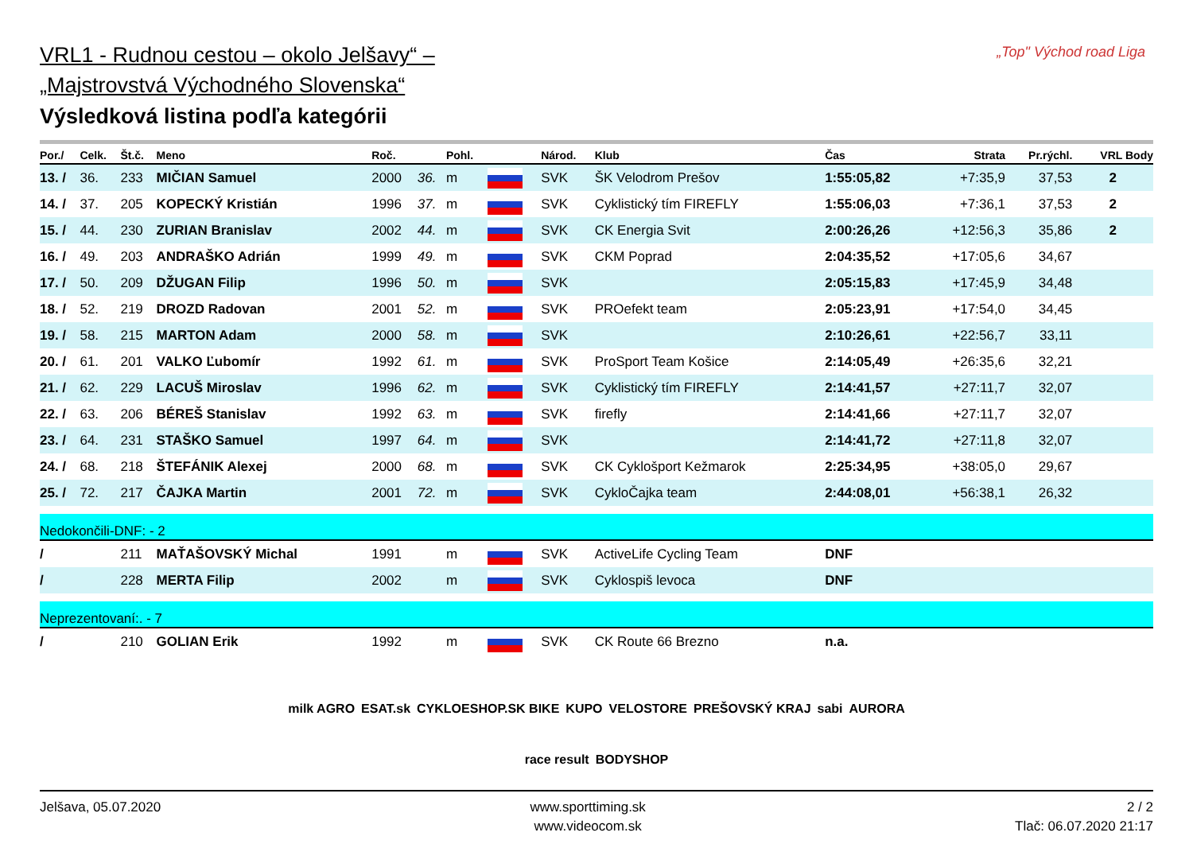„Top" Východ road Liga
VRL1 - Rudnou cestou – okolo Jelšavy“ –
„Majstrovstvá Východného Slovenska“
Výsledková listina podľa kategórii
| Por./ | Celk. | Št.č. | Meno | Roč. | | Pohl. | | Národ. | Klub | Čas | Strata | Pr.rýchl. | VRL Body |
| --- | --- | --- | --- | --- | --- | --- | --- | --- | --- | --- | --- | --- | --- |
| 13. / | 36. | 233 | MIČIAN Samuel | 2000 | 36. | m | | SVK | ŠK Velodrom Prešov | 1:55:05,82 | +7:35,9 | 37,53 | 2 |
| 14. / | 37. | 205 | KOPECKÝ Kristián | 1996 | 37. | m | | SVK | Cyklistický tím FIREFLY | 1:55:06,03 | +7:36,1 | 37,53 | 2 |
| 15. / | 44. | 230 | ZURIAN Branislav | 2002 | 44. | m | | SVK | CK Energia Svit | 2:00:26,26 | +12:56,3 | 35,86 | 2 |
| 16. / | 49. | 203 | ANDRAŠKO Adrián | 1999 | 49. | m | | SVK | CKM Poprad | 2:04:35,52 | +17:05,6 | 34,67 | |
| 17. / | 50. | 209 | DŽUGAN Filip | 1996 | 50. | m | | SVK | | 2:05:15,83 | +17:45,9 | 34,48 | |
| 18. / | 52. | 219 | DROZD Radovan | 2001 | 52. | m | | SVK | PROefekt team | 2:05:23,91 | +17:54,0 | 34,45 | |
| 19. / | 58. | 215 | MARTON Adam | 2000 | 58. | m | | SVK | | 2:10:26,61 | +22:56,7 | 33,11 | |
| 20. / | 61. | 201 | VALKO Ľubomír | 1992 | 61. | m | | SVK | ProSport Team Košice | 2:14:05,49 | +26:35,6 | 32,21 | |
| 21. / | 62. | 229 | LACUŠ Miroslav | 1996 | 62. | m | | SVK | Cyklistický tím FIREFLY | 2:14:41,57 | +27:11,7 | 32,07 | |
| 22. / | 63. | 206 | BÉREŠ Stanislav | 1992 | 63. | m | | SVK | firefly | 2:14:41,66 | +27:11,7 | 32,07 | |
| 23. / | 64. | 231 | STAŠKO Samuel | 1997 | 64. | m | | SVK | | 2:14:41,72 | +27:11,8 | 32,07 | |
| 24. / | 68. | 218 | ŠTEFÁNIK Alexej | 2000 | 68. | m | | SVK | CK Cyklošport Kežmarok | 2:25:34,95 | +38:05,0 | 29,67 | |
| 25. / | 72. | 217 | ČAJKA Martin | 2001 | 72. | m | | SVK | CykloČajka team | 2:44:08,01 | +56:38,1 | 26,32 | |
| Nedokončili-DNF: - 2 | | | | | | | | | | | | | |
| / | | 211 | MAŤAŠOVSKÝ Michal | 1991 | | m | | SVK | ActiveLife Cycling Team | DNF | | | |
| / | | 228 | MERTA Filip | 2002 | | m | | SVK | Cyklospiš levoca | DNF | | | |
| Neprezentovaní:. - 7 | | | | | | | | | | | | | |
| / | | 210 | GOLIAN Erik | 1992 | | m | | SVK | CK Route 66 Brezno | n.a. | | | |
milk AGRO ESAT.sk CYKLOESHOP.SK BIKE KUPO VELOSTORE PREŠOVSKÝ KRAJ sabi AURORA race result BODYSHOP
Jelšava, 05.07.2020 www.sporttiming.sk
www.videocom.sk
2 / 2
Tlač: 06.07.2020 21:17